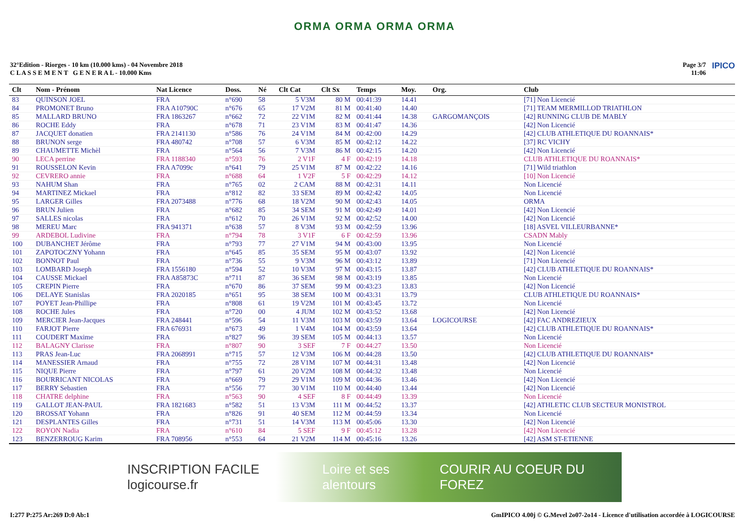ORMA ORMA ORMA ORMA
32°Edition - Riorges - 10 km (10.000 kms) - 04 Novembre 2018
C L A S S E M E N T G E N E R A L - 10.000 Kms
Page 3/7
11:06
IPICO
| Clt | Nom - Prénom | Nat Licence | Doss. | Né | Clt Cat | Clt Sx | Temps | Moy. | Org. | Club |
| --- | --- | --- | --- | --- | --- | --- | --- | --- | --- | --- |
| 83 | QUINSON JOEL | FRA | n°690 | 58 | 5 V3M | 80 M | 00:41:39 | 14.41 | | [71] Non Licencié |
| 84 | PROMONET Bruno | FRA A10790C | n°676 | 65 | 17 V2M | 81 M | 00:41:40 | 14.40 | | [71] TEAM MERMILLOD TRIATHLON |
| 85 | MALLARD BRUNO | FRA 1863267 | n°662 | 72 | 22 V1M | 82 M | 00:41:44 | 14.38 | GARGOMANÇOIS | [42] RUNNING CLUB DE MABLY |
| 86 | ROCHE Eddy | FRA | n°678 | 71 | 23 V1M | 83 M | 00:41:47 | 14.36 | | [42] Non Licencié |
| 87 | JACQUET donatien | FRA 2141130 | n°586 | 76 | 24 V1M | 84 M | 00:42:00 | 14.29 | | [42] CLUB ATHLETIQUE DU ROANNAIS* |
| 88 | BRUNON serge | FRA 480742 | n°708 | 57 | 6 V3M | 85 M | 00:42:12 | 14.22 | | [37] RC VICHY |
| 89 | CHAUMETTE Michèl | FRA | n°564 | 56 | 7 V3M | 86 M | 00:42:15 | 14.20 | | [42] Non Licencié |
| 90 | LECA perrine | FRA 1188340 | n°593 | 76 | 2 V1F | 4 F | 00:42:19 | 14.18 | | CLUB ATHLETIQUE DU ROANNAIS* |
| 91 | ROUSSELON Kevin | FRA A7099c | n°641 | 79 | 25 V1M | 87 M | 00:42:22 | 14.16 | | [71] Wild triathlon |
| 92 | CEVRERO annie | FRA | n°688 | 64 | 1 V2F | 5 F | 00:42:29 | 14.12 | | [10] Non Licencié |
| 93 | NAHUM Shan | FRA | n°765 | 02 | 2 CAM | 88 M | 00:42:31 | 14.11 | | Non Licencié |
| 94 | MARTINEZ Mickael | FRA | n°812 | 82 | 33 SEM | 89 M | 00:42:42 | 14.05 | | Non Licencié |
| 95 | LARGER Gilles | FRA 2073488 | n°776 | 68 | 18 V2M | 90 M | 00:42:43 | 14.05 | | ORMA |
| 96 | BRUN Julien | FRA | n°682 | 85 | 34 SEM | 91 M | 00:42:49 | 14.01 | | [42] Non Licencié |
| 97 | SALLES nicolas | FRA | n°612 | 70 | 26 V1M | 92 M | 00:42:52 | 14.00 | | [42] Non Licencié |
| 98 | MEREU Marc | FRA 941371 | n°638 | 57 | 8 V3M | 93 M | 00:42:59 | 13.96 | | [18] ASVEL VILLEURBANNE* |
| 99 | ARDEBOL Ludivine | FRA | n°794 | 78 | 3 V1F | 6 F | 00:42:59 | 13.96 | | CSADN Mably |
| 100 | DUBANCHET Jérôme | FRA | n°793 | 77 | 27 V1M | 94 M | 00:43:00 | 13.95 | | Non Licencié |
| 101 | ZAPOTOCZNY Yohann | FRA | n°645 | 85 | 35 SEM | 95 M | 00:43:07 | 13.92 | | [42] Non Licencié |
| 102 | BONNOT Paul | FRA | n°736 | 55 | 9 V3M | 96 M | 00:43:12 | 13.89 | | [71] Non Licencié |
| 103 | LOMBARD Joseph | FRA 1556180 | n°594 | 52 | 10 V3M | 97 M | 00:43:15 | 13.87 | | [42] CLUB ATHLETIQUE DU ROANNAIS* |
| 104 | CAUSSE Mickael | FRA A85873C | n°711 | 87 | 36 SEM | 98 M | 00:43:19 | 13.85 | | Non Licencié |
| 105 | CREPIN Pierre | FRA | n°670 | 86 | 37 SEM | 99 M | 00:43:23 | 13.83 | | [42] Non Licencié |
| 106 | DELAYE Stanislas | FRA 2020185 | n°651 | 95 | 38 SEM | 100 M | 00:43:31 | 13.79 | | CLUB ATHLETIQUE DU ROANNAIS* |
| 107 | POYET Jean-Phillipe | FRA | n°808 | 61 | 19 V2M | 101 M | 00:43:45 | 13.72 | | Non Licencié |
| 108 | ROCHE Jules | FRA | n°720 | 00 | 4 JUM | 102 M | 00:43:52 | 13.68 | | [42] Non Licencié |
| 109 | MERCIER Jean-Jacques | FRA 248441 | n°596 | 54 | 11 V3M | 103 M | 00:43:59 | 13.64 | LOGICOURSE | [42] FAC ANDREZIEUX |
| 110 | FARJOT Pierre | FRA 676931 | n°673 | 49 | 1 V4M | 104 M | 00:43:59 | 13.64 | | [42] CLUB ATHLETIQUE DU ROANNAIS* |
| 111 | COUDERT Maxime | FRA | n°827 | 96 | 39 SEM | 105 M | 00:44:13 | 13.57 | | Non Licencié |
| 112 | BALAGNY Clarisse | FRA | n°807 | 90 | 3 SEF | 7 F | 00:44:27 | 13.50 | | Non Licencié |
| 113 | PRAS Jean-Luc | FRA 2068991 | n°715 | 57 | 12 V3M | 106 M | 00:44:28 | 13.50 | | [42] CLUB ATHLETIQUE DU ROANNAIS* |
| 114 | MANESSIER Arnaud | FRA | n°755 | 72 | 28 V1M | 107 M | 00:44:31 | 13.48 | | [42] Non Licencié |
| 115 | NIQUE Pierre | FRA | n°797 | 61 | 20 V2M | 108 M | 00:44:32 | 13.48 | | Non Licencié |
| 116 | BOURRICANT NICOLAS | FRA | n°669 | 79 | 29 V1M | 109 M | 00:44:36 | 13.46 | | [42] Non Licencié |
| 117 | BERRY Sebastien | FRA | n°556 | 77 | 30 V1M | 110 M | 00:44:40 | 13.44 | | [42] Non Licencié |
| 118 | CHATRE delphine | FRA | n°563 | 90 | 4 SEF | 8 F | 00:44:49 | 13.39 | | Non Licencié |
| 119 | GALLOT JEAN-PAUL | FRA 1821683 | n°582 | 51 | 13 V3M | 111 M | 00:44:52 | 13.37 | | [42] ATHLETIC CLUB SECTEUR MONISTROL |
| 120 | BROSSAT Yohann | FRA | n°826 | 91 | 40 SEM | 112 M | 00:44:59 | 13.34 | | Non Licencié |
| 121 | DESPLANTES Gilles | FRA | n°731 | 51 | 14 V3M | 113 M | 00:45:06 | 13.30 | | [42] Non Licencié |
| 122 | ROYON Nadia | FRA | n°610 | 84 | 5 SEF | 9 F | 00:45:12 | 13.28 | | [42] Non Licencié |
| 123 | BENZERROUG Karim | FRA 708956 | n°553 | 64 | 21 V2M | 114 M | 00:45:16 | 13.26 | | [42] ASM ST-ETIENNE |
INSCRIPTION FACILE logicourse.fr Loire et ses alentours COURIR AU COEUR DU FOREZ
I:277 P:275 Ar:269 D:0 Ab:1 GmIPICO 4.00j © G.Mevel 2o07-2o14 - Licence d'utilisation accordée à LOGICOURSE